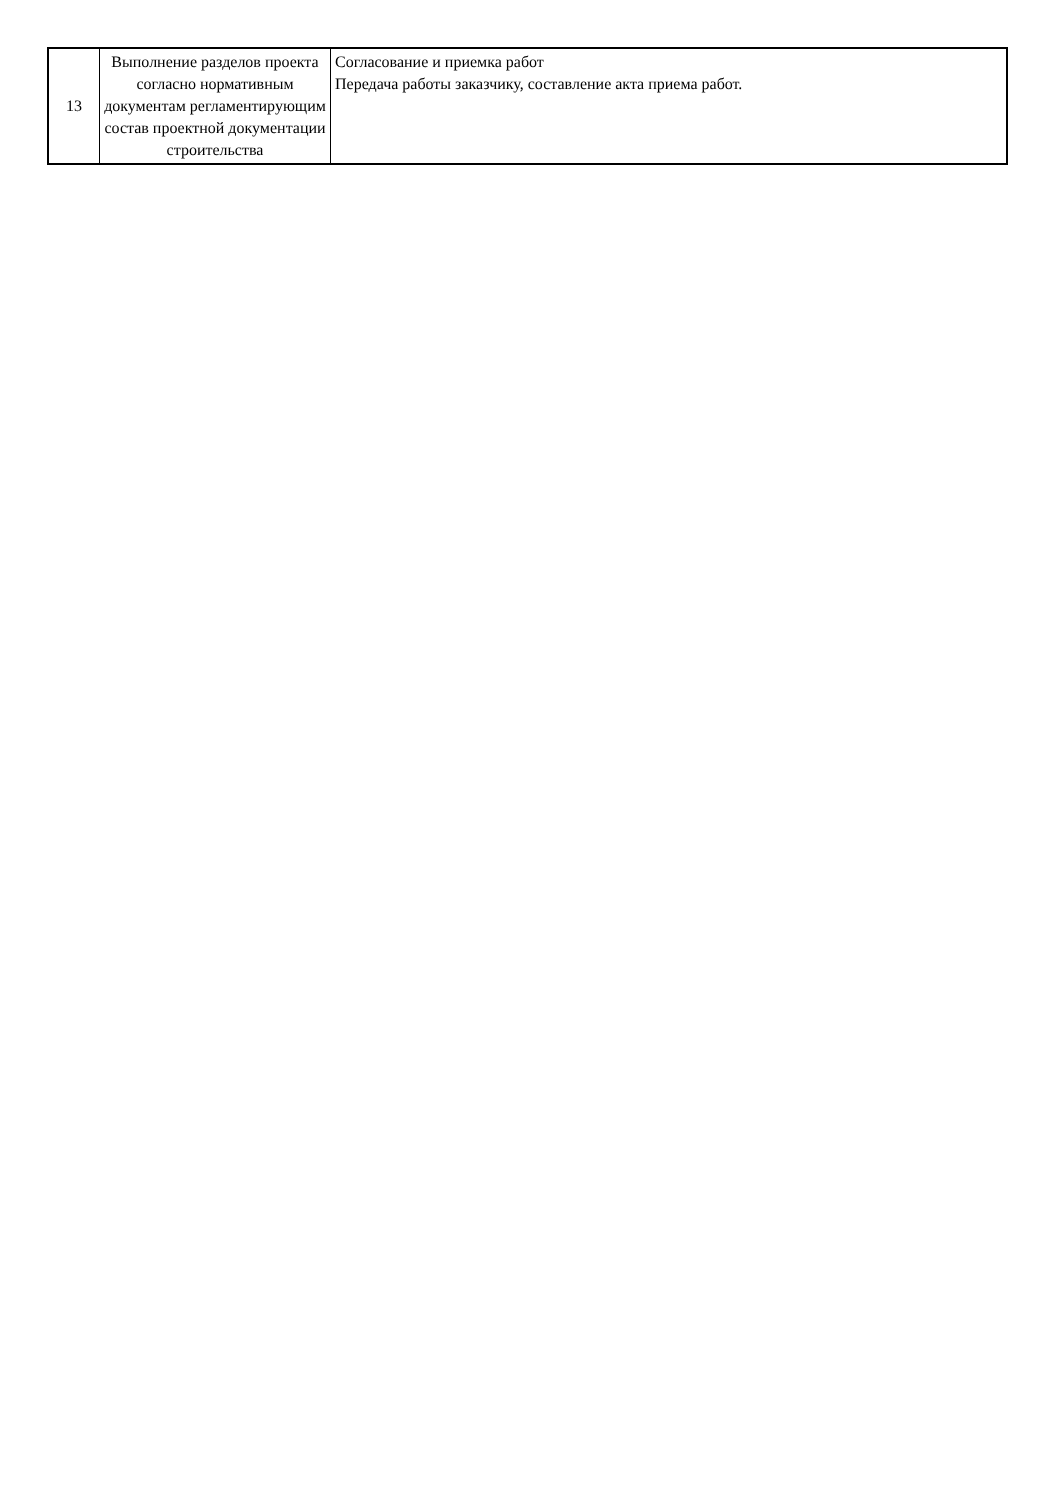| 13 | Выполнение разделов проекта согласно нормативным документам регламентирующим состав проектной документации строительства | Согласование и приемка работ Передача работы заказчику, составление акта приема работ. |